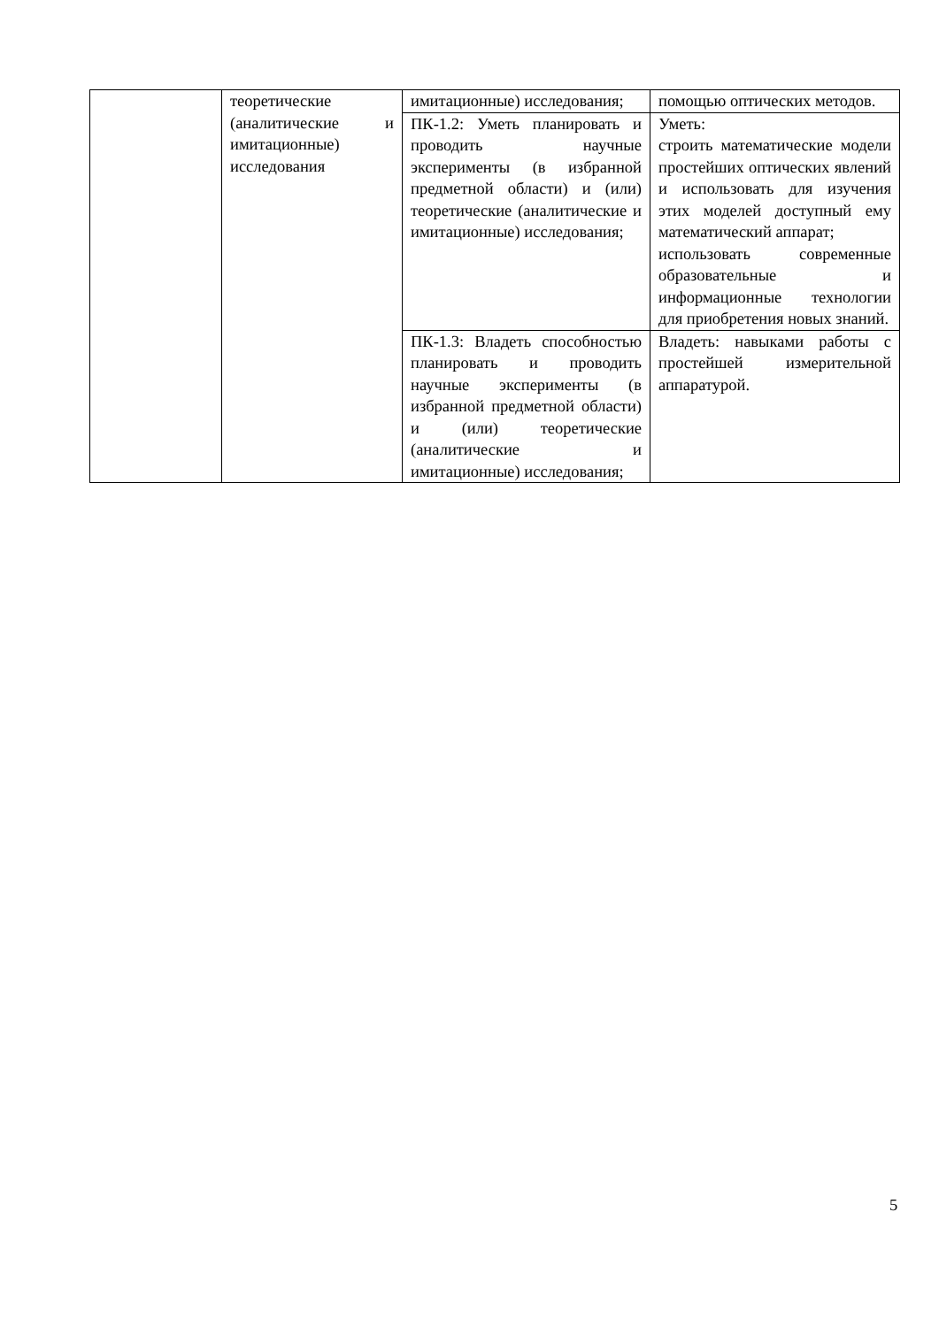| | теоретические (аналитические и имитационные) исследования | имитационные) исследования; | помощью оптических методов. |
| | | ПК-1.2: Уметь планировать и проводить научные эксперименты (в избранной предметной области) и (или) теоретические (аналитические и имитационные) исследования; | Уметь: строить математические модели простейших оптических явлений и использовать для изучения этих моделей доступный ему математический аппарат; использовать современные образовательные и информационные технологии для приобретения новых знаний. |
| | | ПК-1.3: Владеть способностью планировать и проводить научные эксперименты (в избранной предметной области) и (или) теоретические (аналитические и имитационные) исследования; | Владеть: навыками работы с простейшей измерительной аппаратурой. |
5